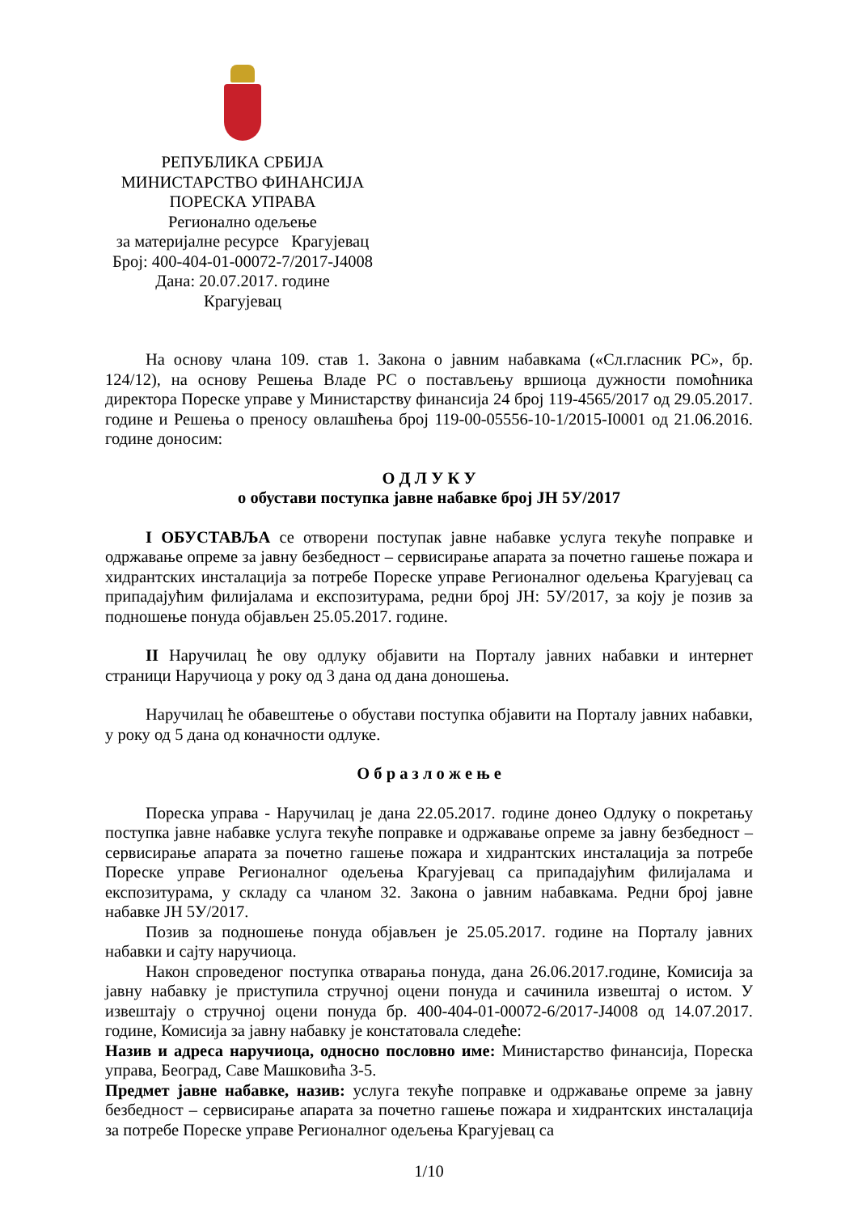РЕПУБЛИКА СРБИЈА
МИНИСТАРСТВО ФИНАНСИЈА
ПОРЕСКА УПРАВА
Регионално одељење
за материјалне ресурсе Крагујевац
Број: 400-404-01-00072-7/2017-Ј4008
Дана: 20.07.2017. године
Крагујевац
На основу члана 109. став 1. Закона о јавним набавкама («Сл.гласник РС», бр. 124/12), на основу Решења Владе РС о постављењу вршиоца дужности помоћника директора Пореске управе у Министарству финансија 24 број 119-4565/2017 од 29.05.2017. године и Решења о преносу овлашћења број 119-00-05556-10-1/2015-І0001 од 21.06.2016. године доносим:
О Д Л У К У
о обустави поступка јавне набавке број ЈН 5У/2017
I ОБУСТАВЉА се отворени поступак јавне набавке услуга текуће поправке и одржавање опреме за јавну безбедност – сервисирање апарата за почетно гашење пожара и хидрантских инсталација за потребе Пореске управе Регионалног одељења Крагујевац са припадајућим филијалама и експозитурама, редни број ЈН: 5У/2017, за коју је позив за подношење понуда објављен 25.05.2017. године.
II Наручилац ће ову одлуку објавити на Порталу јавних набавки и интернет страници Наручиоца у року од 3 дана од дана доношења.
Наручилац ће обавештење о обустави поступка објавити на Порталу јавних набавки, у року од 5 дана од коначности одлуке.
О б р а з л о ж е њ е
Пореска управа - Наручилац је дана 22.05.2017. године донео Одлуку о покретању поступка јавне набавке услуга текуће поправке и одржавање опреме за јавну безбедност – сервисирање апарата за почетно гашење пожара и хидрантских инсталација за потребе Пореске управе Регионалног одељења Крагујевац са припадајућим филијалама и експозитурама, у складу са чланом 32. Закона о јавним набавкама. Редни број јавне набавке ЈН 5У/2017.
Позив за подношење понуда објављен је 25.05.2017. године на Порталу јавних набавки и сајту наручиоца.
Након спроведеног поступка отварања понуда, дана 26.06.2017.године, Комисија за јавну набавку је приступила стручној оцени понуда и сачинила извештај о истом. У извештају о стручној оцени понуда бр. 400-404-01-00072-6/2017-Ј4008 од 14.07.2017. године, Комисија за јавну набавку је констатовала следеће:
Назив и адреса наручиоца, односно пословно име: Министарство финансија, Пореска управа, Београд, Саве Машковића 3-5.
Предмет јавне набавке, назив: услуга текуће поправке и одржавање опреме за јавну безбедност – сервисирање апарата за почетно гашење пожара и хидрантских инсталација за потребе Пореске управе Регионалног одељења Крагујевац са
1/10